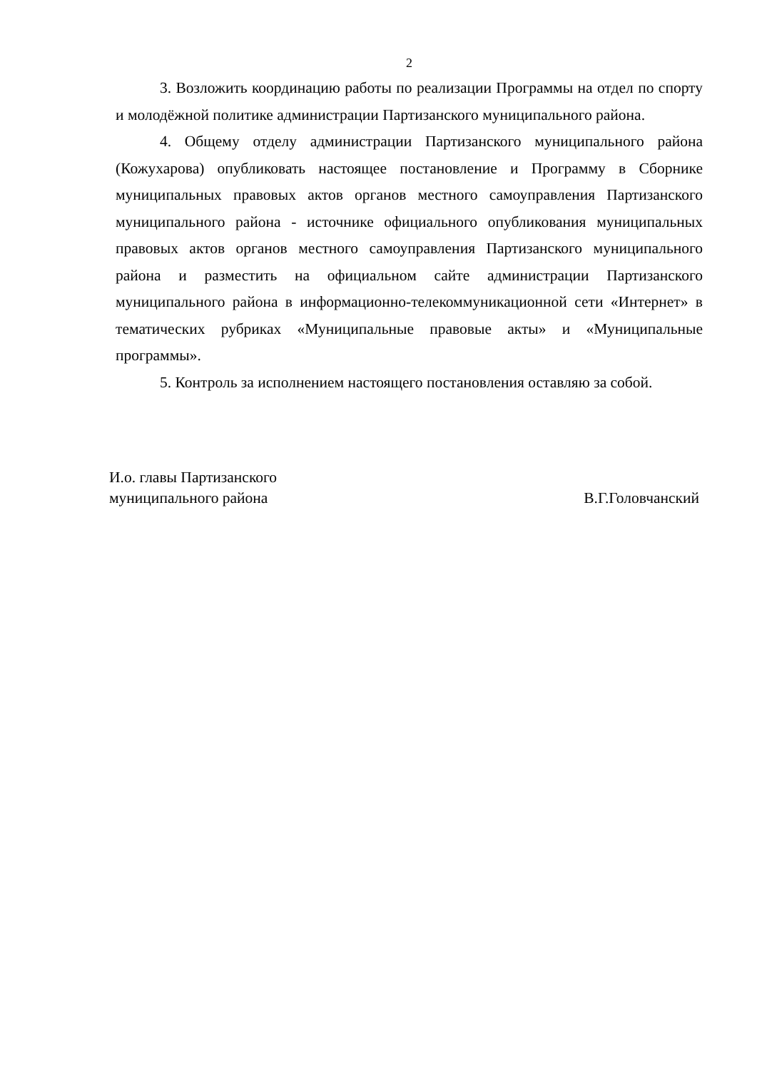2
3. Возложить координацию работы по реализации Программы на отдел по спорту и молодёжной политике администрации Партизанского муниципального района.
4. Общему отделу администрации Партизанского муниципального района (Кожухарова) опубликовать настоящее постановление и Программу в Сборнике муниципальных правовых актов органов местного самоуправления Партизанского муниципального района - источнике официального опубликования муниципальных правовых актов органов местного самоуправления Партизанского муниципального района и разместить на официальном сайте администрации Партизанского муниципального района в информационно-телекоммуникационной сети «Интернет» в тематических рубриках «Муниципальные правовые акты» и «Муниципальные программы».
5. Контроль за исполнением настоящего постановления оставляю за собой.
И.о. главы Партизанского
муниципального района
В.Г.Головчанский